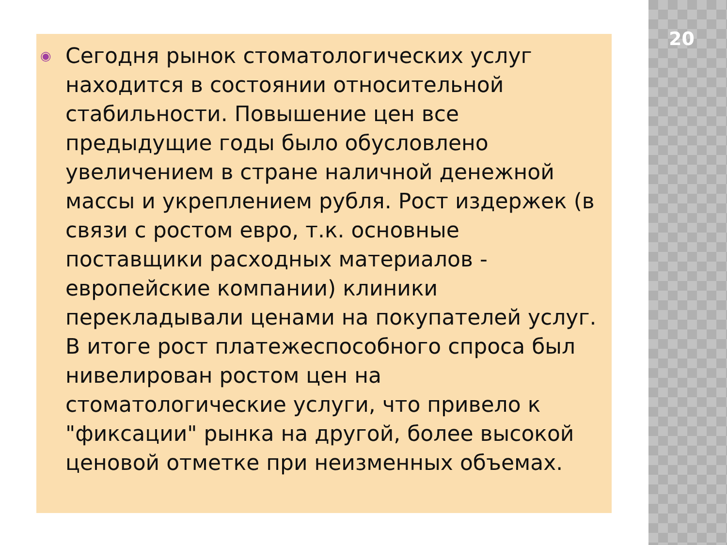20
◉ Сегодня рынок стоматологических услуг находится в состоянии относительной стабильности. Повышение цен все предыдущие годы было обусловлено увеличением в стране наличной денежной массы и укреплением рубля. Рост издержек (в связи с ростом евро, т.к. основные поставщики расходных материалов - европейские компании) клиники перекладывали ценами на покупателей услуг. В итоге рост платежеспособного спроса был нивелирован ростом цен на стоматологические услуги, что привело к "фиксации" рынка на другой, более высокой ценовой отметке при неизменных объемах.